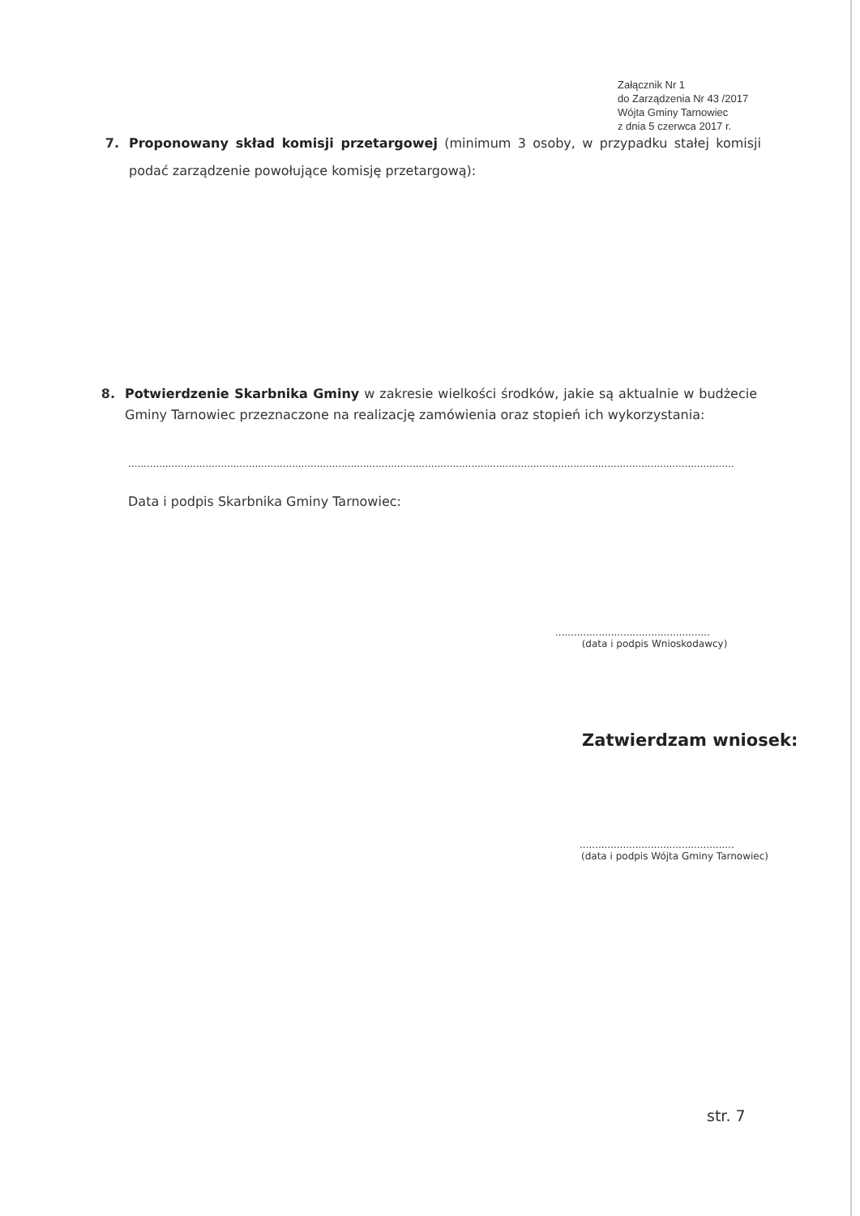Załącznik Nr 1
do Zarządzenia Nr 43 /2017
Wójta Gminy Tarnowiec
z dnia 5 czerwca 2017 r.
7. Proponowany skład komisji przetargowej (minimum 3 osoby, w przypadku stałej komisji podać zarządzenie powołujące komisję przetargową):
8. Potwierdzenie Skarbnika Gminy w zakresie wielkości środków, jakie są aktualnie w budżecie Gminy Tarnowiec przeznaczone na realizację zamówienia oraz stopień ich wykorzystania:
....................................................................................................................................................................................................
Data i podpis Skarbnika Gminy Tarnowiec:
..................................................
(data i podpis Wnioskodawcy)
Zatwierdzam wniosek:
..................................................
(data i podpis Wójta Gminy Tarnowiec)
str. 7